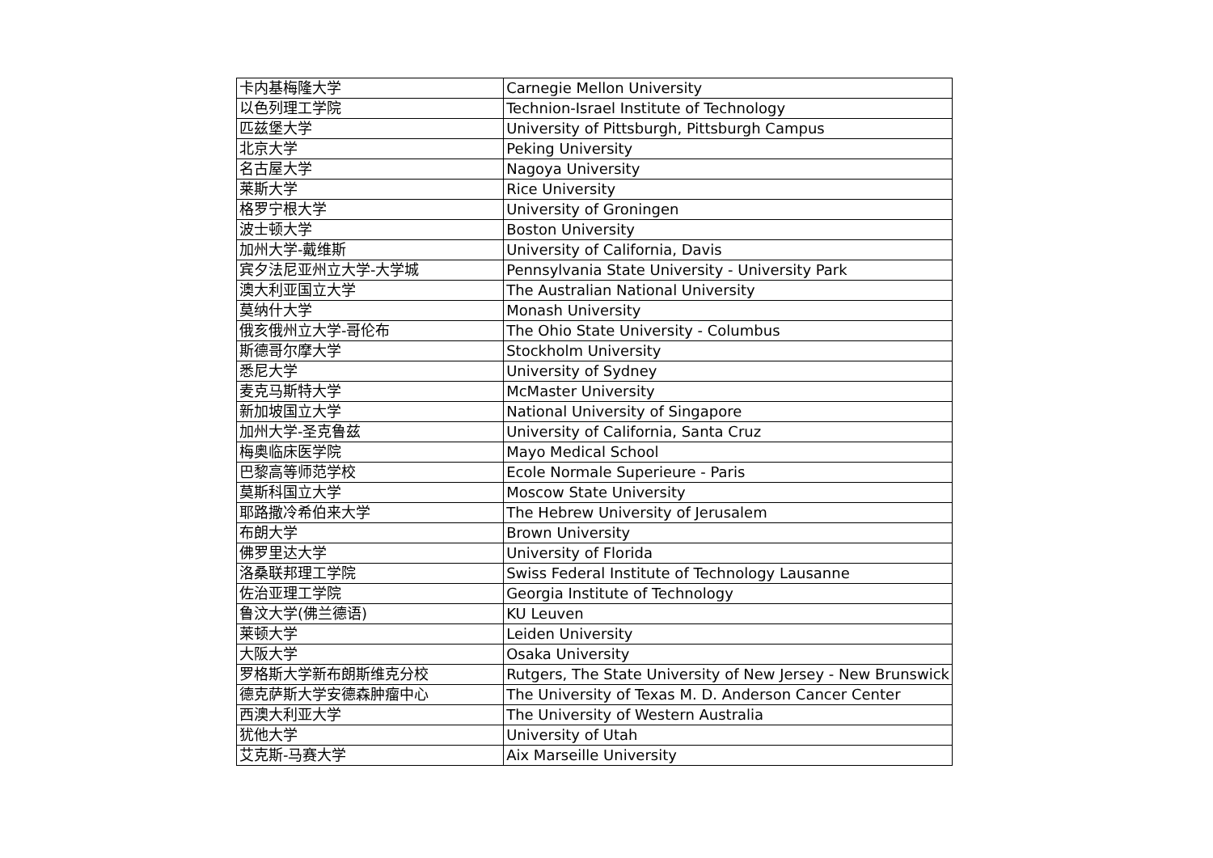| 卡内基梅隆大学 | Carnegie Mellon University |
| 以色列理工学院 | Technion-Israel Institute of Technology |
| 匹兹堡大学 | University of Pittsburgh, Pittsburgh Campus |
| 北京大学 | Peking University |
| 名古屋大学 | Nagoya University |
| 莱斯大学 | Rice University |
| 格罗宁根大学 | University of Groningen |
| 波士顿大学 | Boston University |
| 加州大学-戴维斯 | University of California, Davis |
| 宾夕法尼亚州立大学-大学城 | Pennsylvania State University - University Park |
| 澳大利亚国立大学 | The Australian National University |
| 莫纳什大学 | Monash University |
| 俄亥俄州立大学-哥伦布 | The Ohio State University - Columbus |
| 斯德哥尔摩大学 | Stockholm University |
| 悉尼大学 | University of Sydney |
| 麦克马斯特大学 | McMaster University |
| 新加坡国立大学 | National University of Singapore |
| 加州大学-圣克鲁兹 | University of California, Santa Cruz |
| 梅奥临床医学院 | Mayo Medical School |
| 巴黎高等师范学校 | Ecole Normale Superieure - Paris |
| 莫斯科国立大学 | Moscow State University |
| 耶路撒冷希伯来大学 | The Hebrew University of Jerusalem |
| 布朗大学 | Brown University |
| 佛罗里达大学 | University of Florida |
| 洛桑联邦理工学院 | Swiss Federal Institute of Technology Lausanne |
| 佐治亚理工学院 | Georgia Institute of Technology |
| 鲁汶大学(佛兰德语) | KU Leuven |
| 莱顿大学 | Leiden University |
| 大阪大学 | Osaka University |
| 罗格斯大学新布朗斯维克分校 | Rutgers, The State University of New Jersey - New Brunswick |
| 德克萨斯大学安德森肿瘤中心 | The University of Texas M. D. Anderson Cancer Center |
| 西澳大利亚大学 | The University of Western Australia |
| 犹他大学 | University of Utah |
| 艾克斯-马赛大学 | Aix Marseille University |